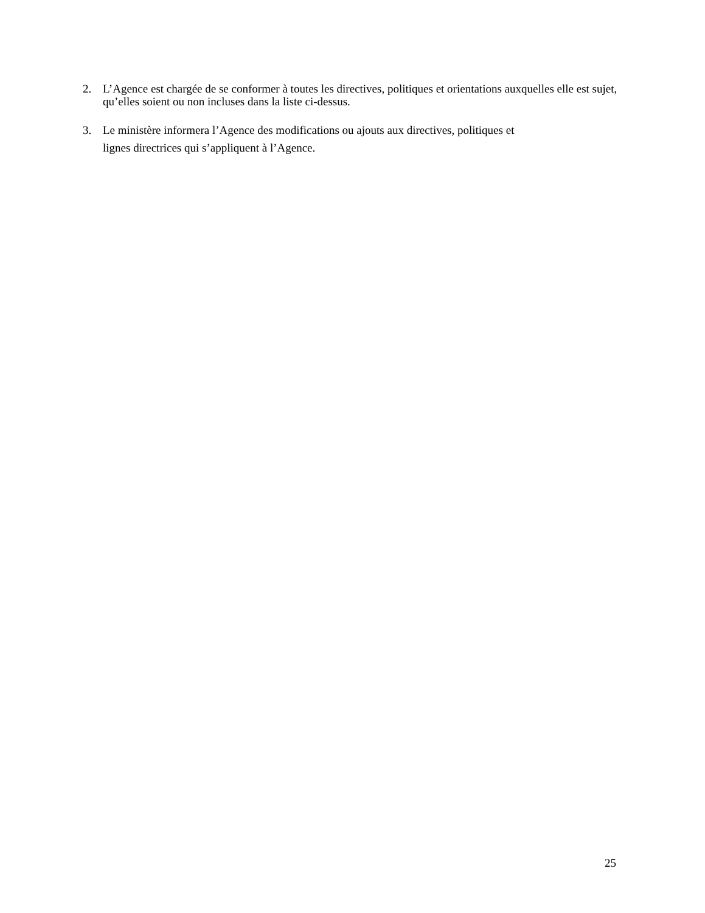2. L’Agence est chargée de se conformer à toutes les directives, politiques et orientations auxquelles elle est sujet, qu’elles soient ou non incluses dans la liste ci-dessus.
3. Le ministère informera l’Agence des modifications ou ajouts aux directives, politiques et
lignes directrices qui s’appliquent à l’Agence.
25